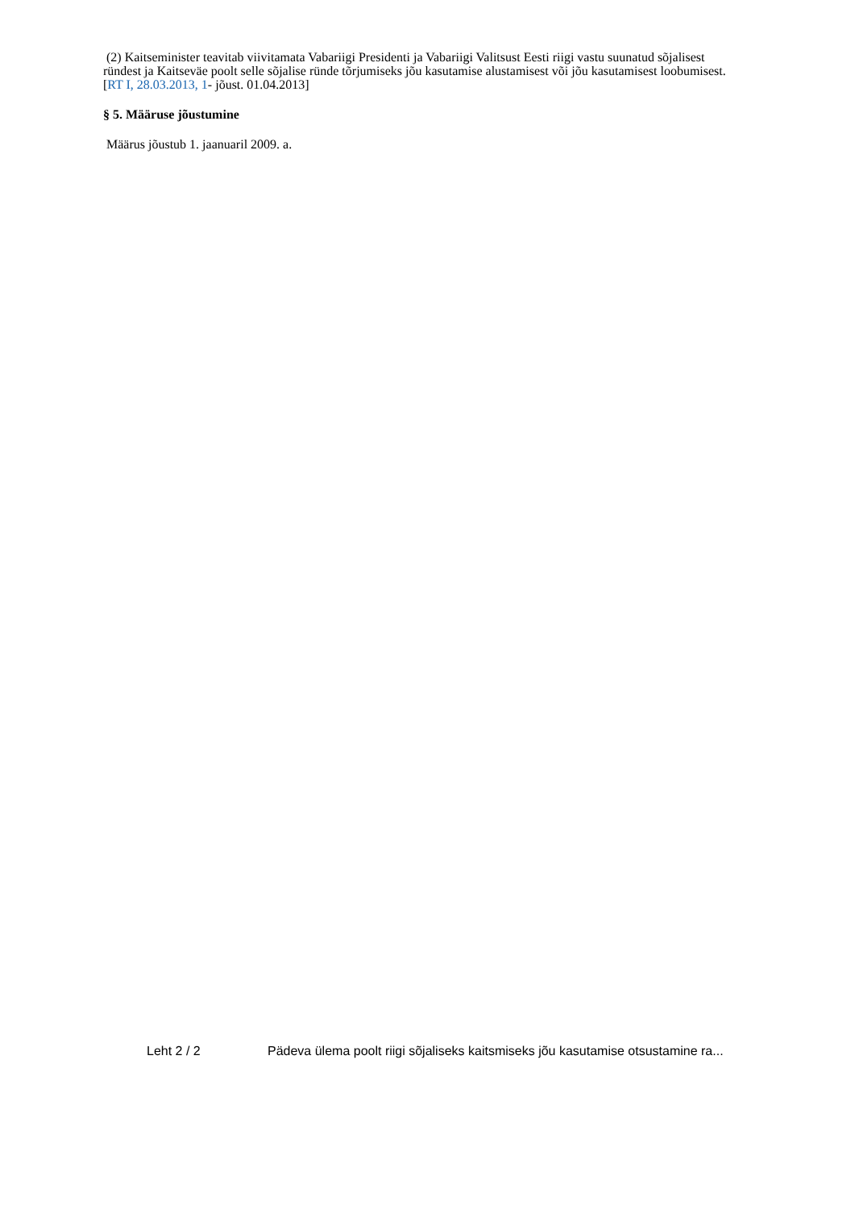(2) Kaitseminister teavitab viivitamata Vabariigi Presidenti ja Vabariigi Valitsust Eesti riigi vastu suunatud sõjalisest ründest ja Kaitseväe poolt selle sõjalise ründe tõrjumiseks jõu kasutamise alustamisest või jõu kasutamisest loobumisest.
[RT I, 28.03.2013, 1- jõust. 01.04.2013]
§ 5. Määruse jõustumine
Määrus jõustub 1. jaanuaril 2009. a.
Leht 2 / 2 Pädeva ülema poolt riigi sõjaliseks kaitsmiseks jõu kasutamise otsustamine ra...